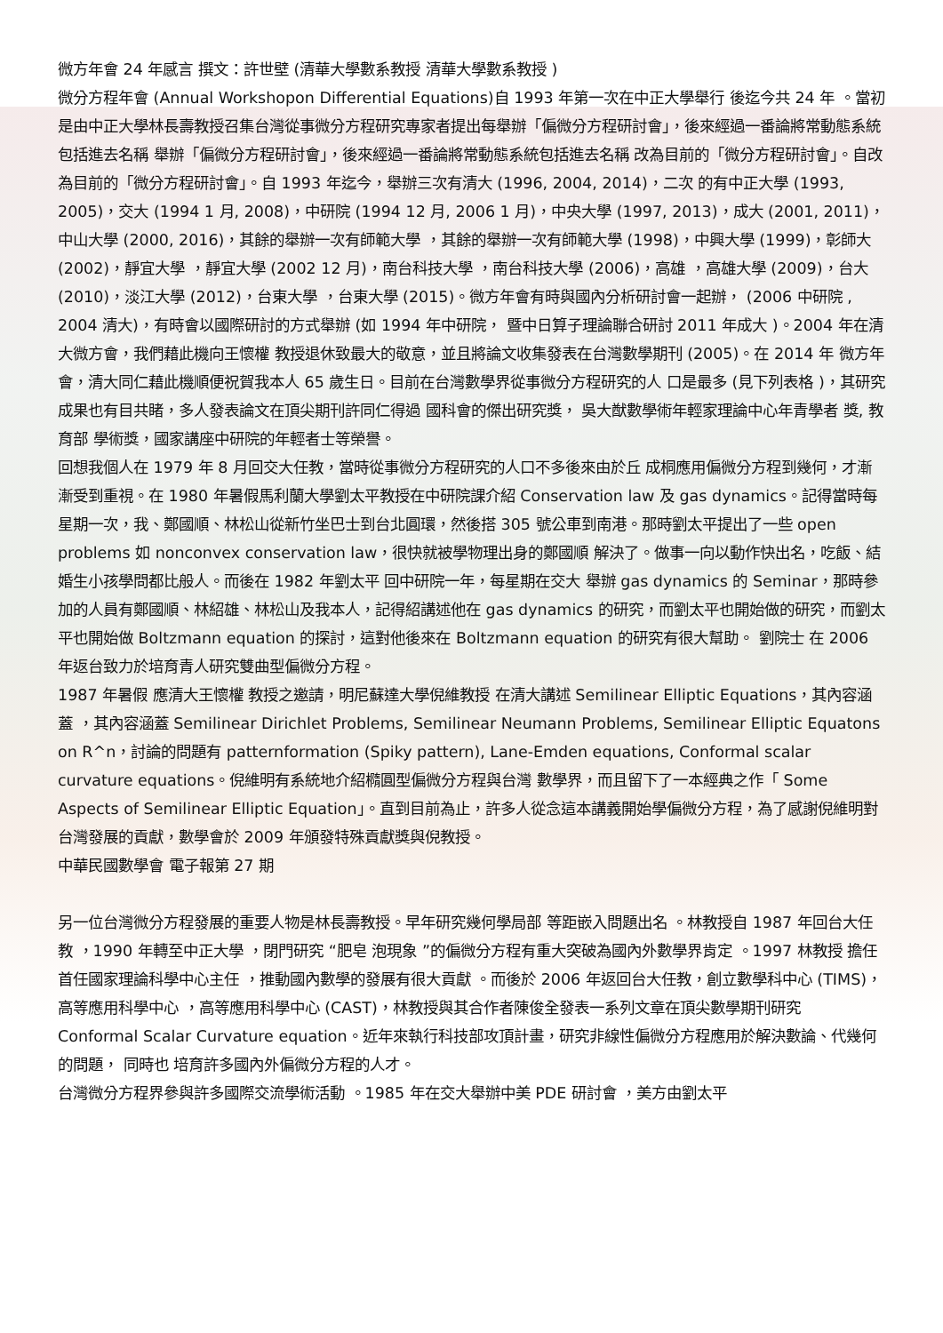微方年會 24 年感言 撰文：許世壁 (清華大學數系教授 清華大學數系教授 )
微分方程年會 (Annual Workshopon Differential Equations)自 1993 年第一次在中正大學舉行 後迄今共 24 年 。當初是由中正大學林長壽教授召集台灣從事微分方程研究專家者提出每舉辦「偏微分方程研討會」，後來經過一番論將常動態系統包括進去名稱 舉辦「偏微分方程研討會」，後來經過一番論將常動態系統包括進去名稱 改為目前的「微分方程研討會」。自改為目前的「微分方程研討會」。自 1993 年迄今，舉辦三次有清大 (1996, 2004, 2014)，二次 的有中正大學 (1993, 2005)，交大 (1994 1 月, 2008)，中研院 (1994 12 月, 2006 1 月)，中央大學 (1997, 2013)，成大 (2001, 2011)，中山大學 (2000, 2016)，其餘的舉辦一次有師範大學 ，其餘的舉辦一次有師範大學 (1998)，中興大學 (1999)，彰師大 (2002)，靜宜大學 ，靜宜大學 (2002 12 月)，南台科技大學 ，南台科技大學 (2006)，高雄 ，高雄大學 (2009)，台大 (2010)，淡江大學 (2012)，台東大學 ，台東大學 (2015)。微方年會有時與國內分析研討會一起辦， (2006 中研院 , 2004 清大)，有時會以國際研討的方式舉辦 (如 1994 年中研院， 暨中日算子理論聯合研討 2011 年成大 )。2004 年在清大微方會，我們藉此機向王懷權 教授退休致最大的敬意，並且將論文收集發表在台灣數學期刊 (2005)。在 2014 年 微方年會，清大同仁藉此機順便祝賀我本人 65 歲生日。目前在台灣數學界從事微分方程研究的人 口是最多 (見下列表格 )，其研究成果也有目共睹，多人發表論文在頂尖期刊許同仁得過 國科會的傑出研究獎， 吳大猷數學術年輕家理論中心年青學者 獎, 教育部 學術獎，國家講座中研院的年輕者士等榮譽。
回想我個人在 1979 年 8 月回交大任教，當時從事微分方程研究的人口不多後來由於丘 成桐應用偏微分方程到幾何，才漸漸受到重視。在 1980 年暑假馬利蘭大學劉太平教授在中研院課介紹 Conservation law 及 gas dynamics。記得當時每星期一次，我、鄭國順、林松山從新竹坐巴士到台北圓環，然後搭 305 號公車到南港。那時劉太平提出了一些 open problems 如 nonconvex conservation law，很快就被學物理出身的鄭國順 解決了。做事一向以動作快出名，吃飯、結婚生小孩學問都比般人。而後在 1982 年劉太平 回中研院一年，每星期在交大 舉辦 gas dynamics 的 Seminar，那時參加的人員有鄭國順、林紹雄、林松山及我本人，記得紹講述他在 gas dynamics 的研究，而劉太平也開始做的研究，而劉太平也開始做 Boltzmann equation 的探討，這對他後來在 Boltzmann equation 的研究有很大幫助。 劉院士 在 2006 年返台致力於培育青人研究雙曲型偏微分方程。
1987 年暑假 應清大王懷權 教授之邀請，明尼蘇達大學倪維教授 在清大講述 Semilinear Elliptic Equations，其內容涵蓋 ，其內容涵蓋 Semilinear Dirichlet Problems, Semilinear Neumann Problems, Semilinear Elliptic Equatons on R^n，討論的問題有 patternformation (Spiky pattern), Lane-Emden equations, Conformal scalar curvature equations。倪維明有系統地介紹橢圓型偏微分方程與台灣 數學界，而且留下了一本經典之作「 Some Aspects of Semilinear Elliptic Equation」。直到目前為止，許多人從念這本講義開始學偏微分方程，為了感謝倪維明對台灣發展的貢獻，數學會於 2009 年頒發特殊貢獻獎與倪教授。
中華民國數學會 電子報第 27 期
另一位台灣微分方程發展的重要人物是林長壽教授。早年研究幾何學局部 等距嵌入問題出名 。林教授自 1987 年回台大任教 ，1990 年轉至中正大學 ，閉門研究 “肥皂 泡現象 ”的偏微分方程有重大突破為國內外數學界肯定 。1997 林教授 擔任首任國家理論科學中心主任 ，推動國內數學的發展有很大貢獻 。而後於 2006 年返回台大任教，創立數學科中心 (TIMS)，高等應用科學中心 ，高等應用科學中心 (CAST)，林教授與其合作者陳俊全發表一系列文章在頂尖數學期刊研究 Conformal Scalar Curvature equation。近年來執行科技部攻頂計畫，研究非線性偏微分方程應用於解決數論、代幾何的問題， 同時也 培育許多國內外偏微分方程的人才。
台灣微分方程界參與許多國際交流學術活動 。1985 年在交大舉辦中美 PDE 研討會 ，美方由劉太平